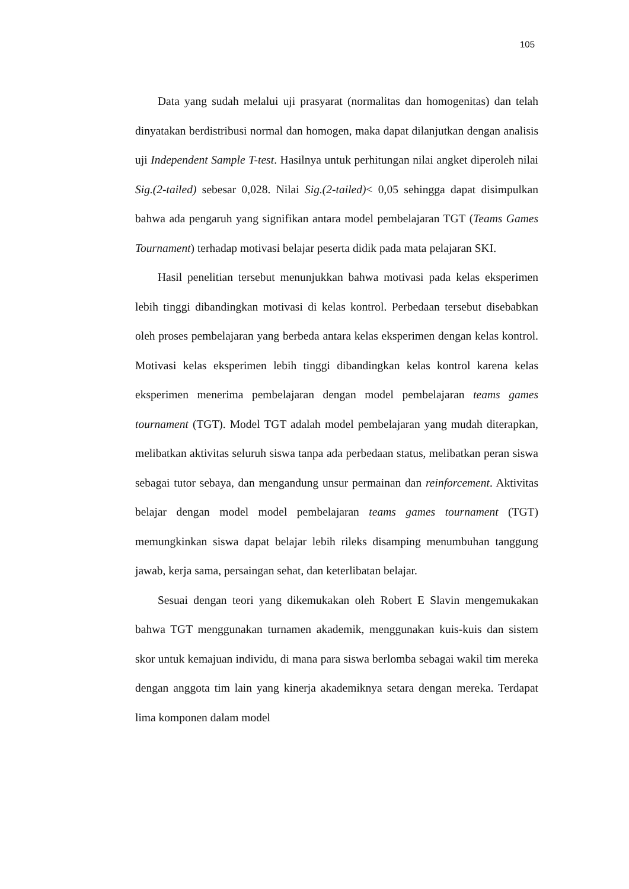105
Data yang sudah melalui uji prasyarat (normalitas dan homogenitas) dan telah dinyatakan berdistribusi normal dan homogen, maka dapat dilanjutkan dengan analisis uji Independent Sample T-test. Hasilnya untuk perhitungan nilai angket diperoleh nilai Sig.(2-tailed) sebesar 0,028. Nilai Sig.(2-tailed)< 0,05 sehingga dapat disimpulkan bahwa ada pengaruh yang signifikan antara model pembelajaran TGT (Teams Games Tournament) terhadap motivasi belajar peserta didik pada mata pelajaran SKI.
Hasil penelitian tersebut menunjukkan bahwa motivasi pada kelas eksperimen lebih tinggi dibandingkan motivasi di kelas kontrol. Perbedaan tersebut disebabkan oleh proses pembelajaran yang berbeda antara kelas eksperimen dengan kelas kontrol. Motivasi kelas eksperimen lebih tinggi dibandingkan kelas kontrol karena kelas eksperimen menerima pembelajaran dengan model pembelajaran teams games tournament (TGT). Model TGT adalah model pembelajaran yang mudah diterapkan, melibatkan aktivitas seluruh siswa tanpa ada perbedaan status, melibatkan peran siswa sebagai tutor sebaya, dan mengandung unsur permainan dan reinforcement. Aktivitas belajar dengan model model pembelajaran teams games tournament (TGT) memungkinkan siswa dapat belajar lebih rileks disamping menumbuhan tanggung jawab, kerja sama, persaingan sehat, dan keterlibatan belajar.
Sesuai dengan teori yang dikemukakan oleh Robert E Slavin mengemukakan bahwa TGT menggunakan turnamen akademik, menggunakan kuis-kuis dan sistem skor untuk kemajuan individu, di mana para siswa berlomba sebagai wakil tim mereka dengan anggota tim lain yang kinerja akademiknya setara dengan mereka. Terdapat lima komponen dalam model